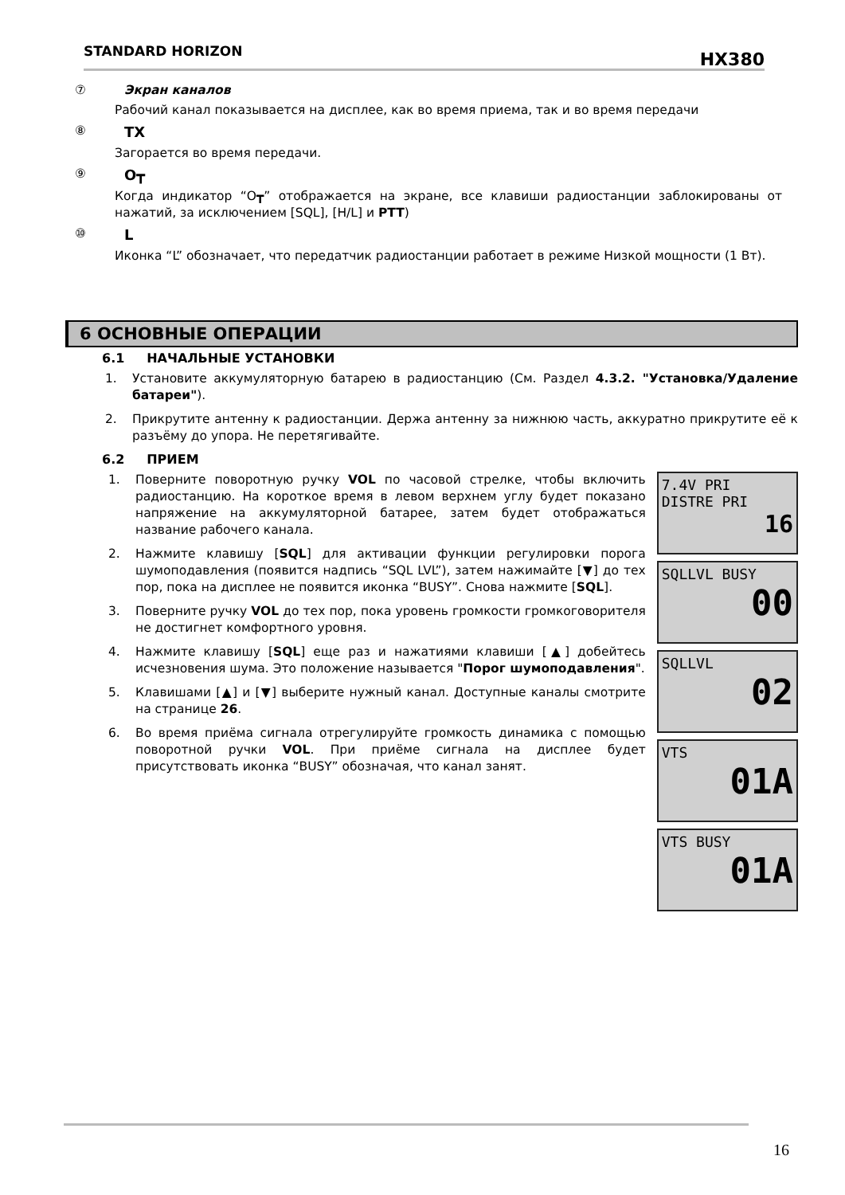STANDARD HORIZON HX380
⑦ Экран каналов
Рабочий канал показывается на дисплее, как во время приема, так и во время передачи
⑧ TX
Загорается во время передачи.
⑨ O┳
Когда индикатор “O┳” отображается на экране, все клавиши радиостанции заблокированы от нажатий, за исключением [SQL], [H/L] и PTT)
⑩ L
Иконка “L” обозначает, что передатчик радиостанции работает в режиме Низкой мощности (1 Вт).
6 ОСНОВНЫЕ ОПЕРАЦИИ
6.1 НАЧАЛЬНЫЕ УСТАНОВКИ
1. Установите аккумуляторную батарею в радиостанцию (См. Раздел 4.3.2. "Установка/Удаление батареи").
2. Прикрутите антенну к радиостанции. Держа антенну за нижнюю часть, аккуратно прикрутите её к разъёму до упора. Не перетягивайте.
6.2 ПРИЕМ
1. Поверните поворотную ручку VOL по часовой стрелке, чтобы включить радиостанцию. На короткое время в левом верхнем углу будет показано напряжение на аккумуляторной батарее, затем будет отображаться название рабочего канала.
2. Нажмите клавишу [SQL] для активации функции регулировки порога шумоподавления (появится надпись “SQL LVL”), затем нажимайте [▼] до тех пор, пока на дисплее не появится иконка “BUSY”. Снова нажмите [SQL].
3. Поверните ручку VOL до тех пор, пока уровень громкости громкоговорителя не достигнет комфортного уровня.
4. Нажмите клавишу [SQL] еще раз и нажатиями клавиши [▲] добейтесь исчезновения шума. Это положение называется "Порог шумоподавления".
5. Клавишами [▲] и [▼] выберите нужный канал. Доступные каналы смотрите на странице 26.
6. Во время приёма сигнала отрегулируйте громкость динамика с помощью поворотной ручки VOL. При приёме сигнала на дисплее будет присутствовать иконка “BUSY” обозначая, что канал занят.
7.4V PRI
DISTRE PRI
16
SQLLVL BUSY
00
SQLLVL
02
VTS
01A
VTS BUSY
01A
16